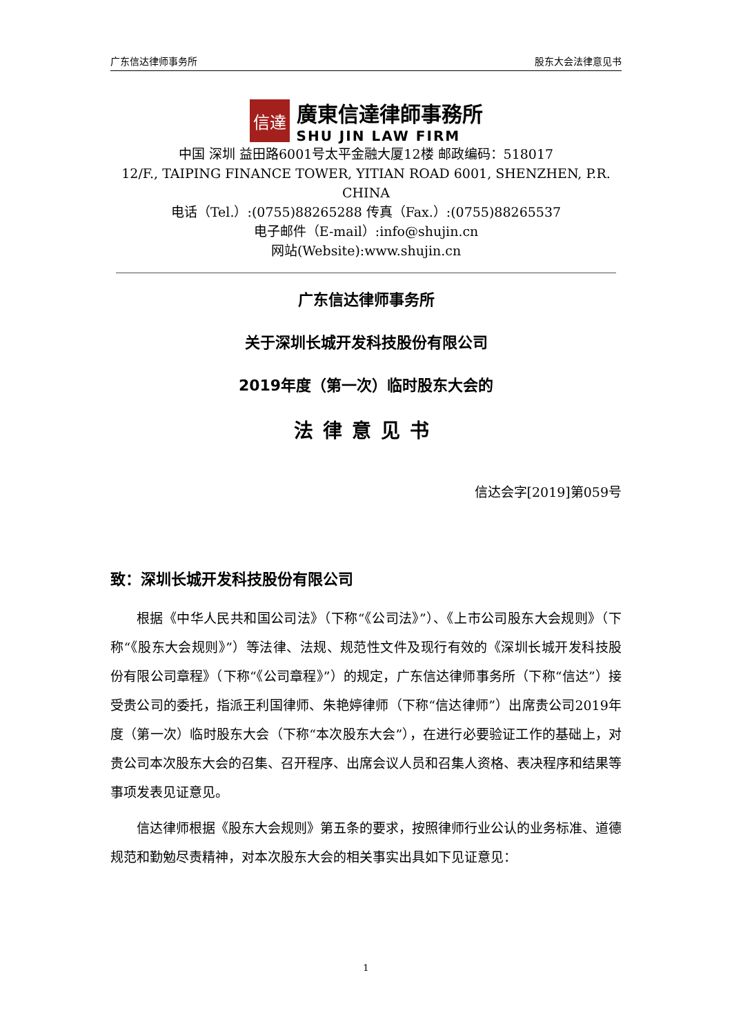广东信达律师事务所 股东大会法律意见书
信達
廣東信達律師事務所
SHU JIN LAW FIRM
中国 深圳 益田路6001号太平金融大厦12楼 邮政编码：518017
12/F., TAIPING FINANCE TOWER, YITIAN ROAD 6001, SHENZHEN, P.R. CHINA
电话（Tel.）:(0755)88265288 传真（Fax.）:(0755)88265537
电子邮件（E-mail）:info@shujin.cn
网站(Website):www.shujin.cn
广东信达律师事务所
关于深圳长城开发科技股份有限公司
2019年度（第一次）临时股东大会的
法律意见书
信达会字[2019]第059号
致：深圳长城开发科技股份有限公司
根据《中华人民共和国公司法》（下称“《公司法》”）、《上市公司股东大会规则》（下称“《股东大会规则》”）等法律、法规、规范性文件及现行有效的《深圳长城开发科技股份有限公司章程》（下称“《公司章程》”）的规定，广东信达律师事务所（下称“信达”）接受贵公司的委托，指派王利国律师、朱艳婷律师（下称“信达律师”）出席贵公司2019年度（第一次）临时股东大会（下称“本次股东大会”），在进行必要验证工作的基础上，对贵公司本次股东大会的召集、召开程序、出席会议人员和召集人资格、表决程序和结果等事项发表见证意见。
信达律师根据《股东大会规则》第五条的要求，按照律师行业公认的业务标准、道德规范和勤勉尽责精神，对本次股东大会的相关事实出具如下见证意见：
1